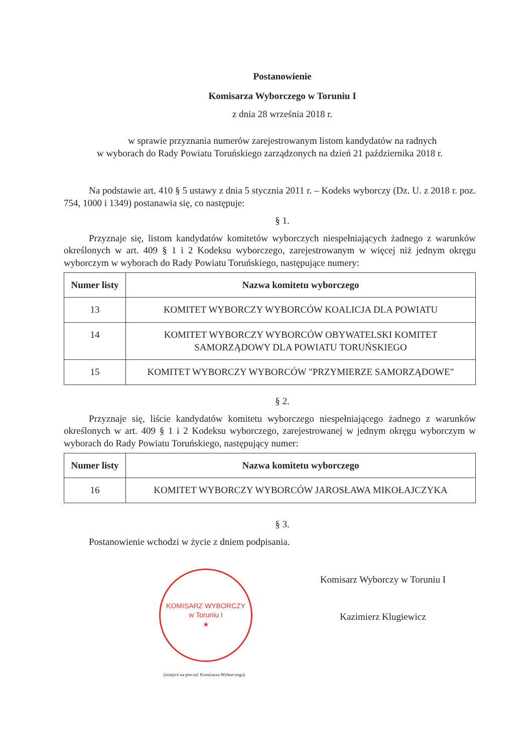Postanowienie
Komisarza Wyborczego w Toruniu I
z dnia 28 września 2018 r.
w sprawie przyznania numerów zarejestrowanym listom kandydatów na radnych
w wyborach do Rady Powiatu Toruńskiego zarządzonych na dzień 21 października 2018 r.
Na podstawie art. 410 § 5 ustawy z dnia 5 stycznia 2011 r. – Kodeks wyborczy (Dz. U. z 2018 r. poz. 754, 1000 i 1349) postanawia się, co następuje:
§ 1.
Przyznaje się, listom kandydatów komitetów wyborczych niespełniających żadnego z warunków określonych w art. 409 § 1 i 2 Kodeksu wyborczego, zarejestrowanym w więcej niż jednym okręgu wyborczym w wyborach do Rady Powiatu Toruńskiego, następujące numery:
| Numer listy | Nazwa komitetu wyborczego |
| --- | --- |
| 13 | KOMITET WYBORCZY WYBORCÓW KOALICJA DLA POWIATU |
| 14 | KOMITET WYBORCZY WYBORCÓW OBYWATELSKI KOMITET SAMORZĄDOWY DLA POWIATU TORUŃSKIEGO |
| 15 | KOMITET WYBORCZY WYBORCÓW "PRZYMIERZE SAMORZĄDOWE" |
§ 2.
Przyznaje się, liście kandydatów komitetu wyborczego niespełniającego żadnego z warunków określonych w art. 409 § 1 i 2 Kodeksu wyborczego, zarejestrowanej w jednym okręgu wyborczym w wyborach do Rady Powiatu Toruńskiego, następujący numer:
| Numer listy | Nazwa komitetu wyborczego |
| --- | --- |
| 16 | KOMITET WYBORCZY WYBORCÓW JAROSŁAWA MIKOŁAJCZYKA |
§ 3.
Postanowienie wchodzi w życie z dniem podpisania.
KOMISARZ WYBORCZY
w Toruniu I
★
(miejsce na pieczęć Komisarza Wyborczego)
Komisarz Wyborczy w Toruniu I
Kazimierz Klugiewicz